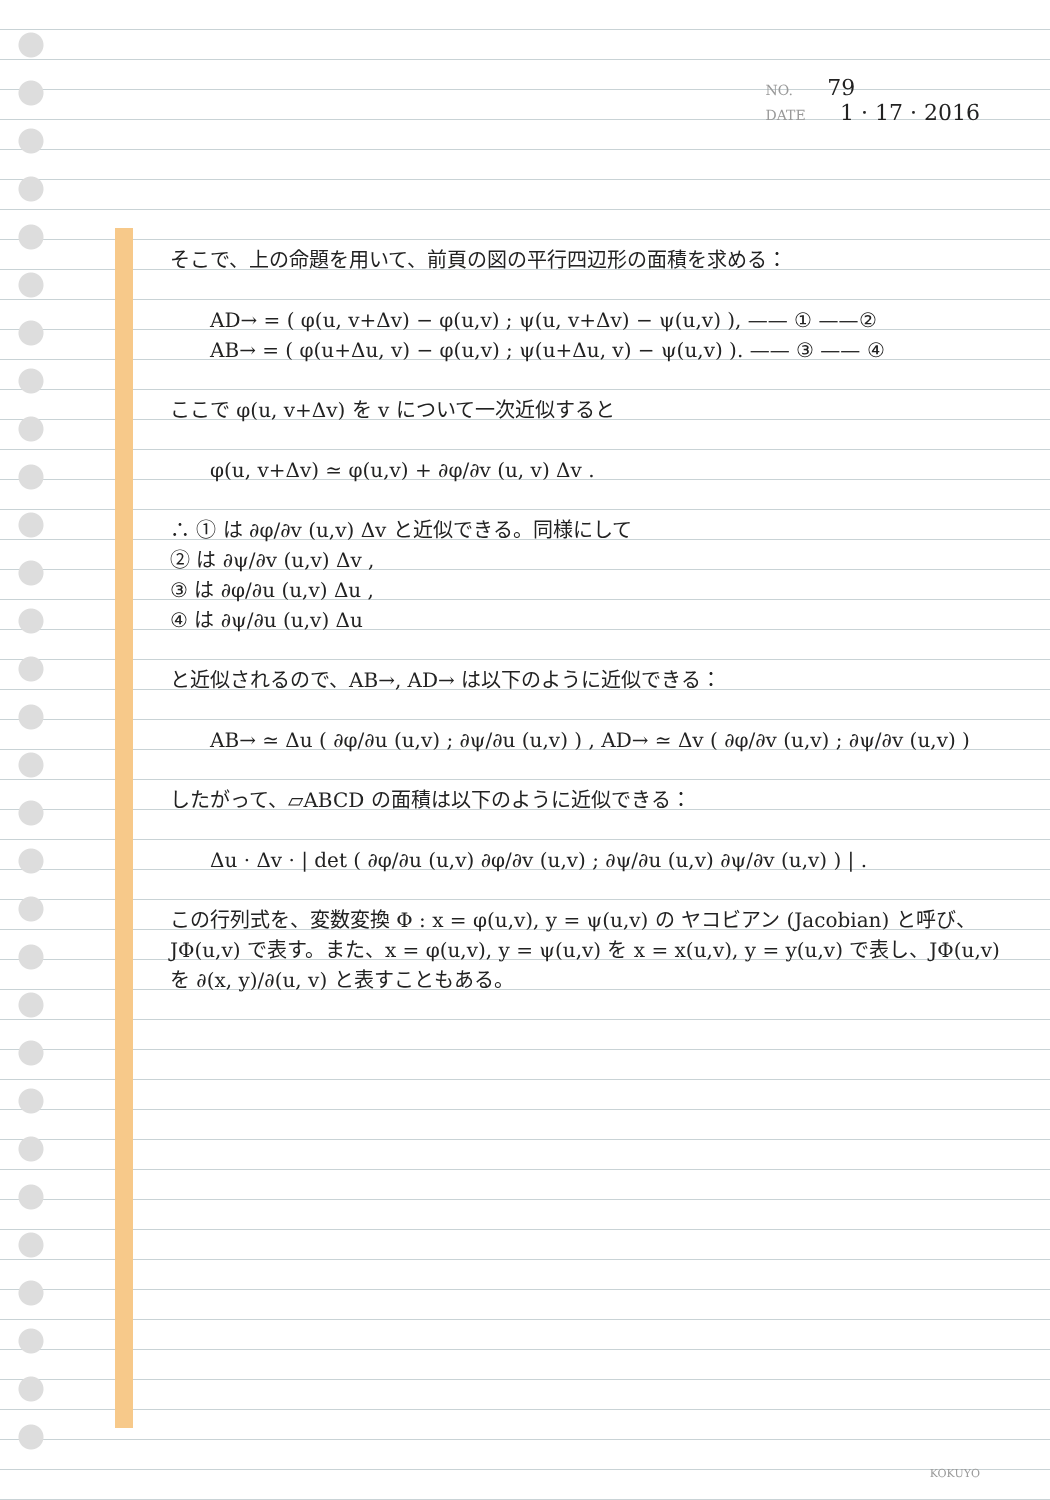NO. 79
DATE 1 · 17 · 2016
そこで、上の命題を用いて、前頁の図の平行四辺形の面積を求める：
AD→ = ( φ(u, v+Δv) − φ(u,v) ; ψ(u, v+Δv) − ψ(u,v) ), —— ① ——②
AB→ = ( φ(u+Δu, v) − φ(u,v) ; ψ(u+Δu, v) − ψ(u,v) ). —— ③ —— ④
ここで φ(u, v+Δv) を v について一次近似すると
φ(u, v+Δv) ≃ φ(u,v) + ∂φ/∂v (u, v) Δv .
∴ ① は ∂φ/∂v (u,v) Δv と近似できる。同様にして
② は ∂ψ/∂v (u,v) Δv ,
③ は ∂φ/∂u (u,v) Δu ,
④ は ∂ψ/∂u (u,v) Δu
と近似されるので、AB→, AD→ は以下のように近似できる：
AB→ ≃ Δu ( ∂φ/∂u (u,v) ; ∂ψ/∂u (u,v) ) , AD→ ≃ Δv ( ∂φ/∂v (u,v) ; ∂ψ/∂v (u,v) )
したがって、▱ABCD の面積は以下のように近似できる：
Δu · Δv · | det ( ∂φ/∂u (u,v) ∂φ/∂v (u,v) ; ∂ψ/∂u (u,v) ∂ψ/∂v (u,v) ) | .
この行列式を、変数変換 Φ : x = φ(u,v), y = ψ(u,v) の ヤコビアン (Jacobian) と呼び、JΦ(u,v) で表す。また、x = φ(u,v), y = ψ(u,v) を x = x(u,v), y = y(u,v) で表し、JΦ(u,v) を ∂(x, y)/∂(u, v) と表すこともある。
KOKUYO